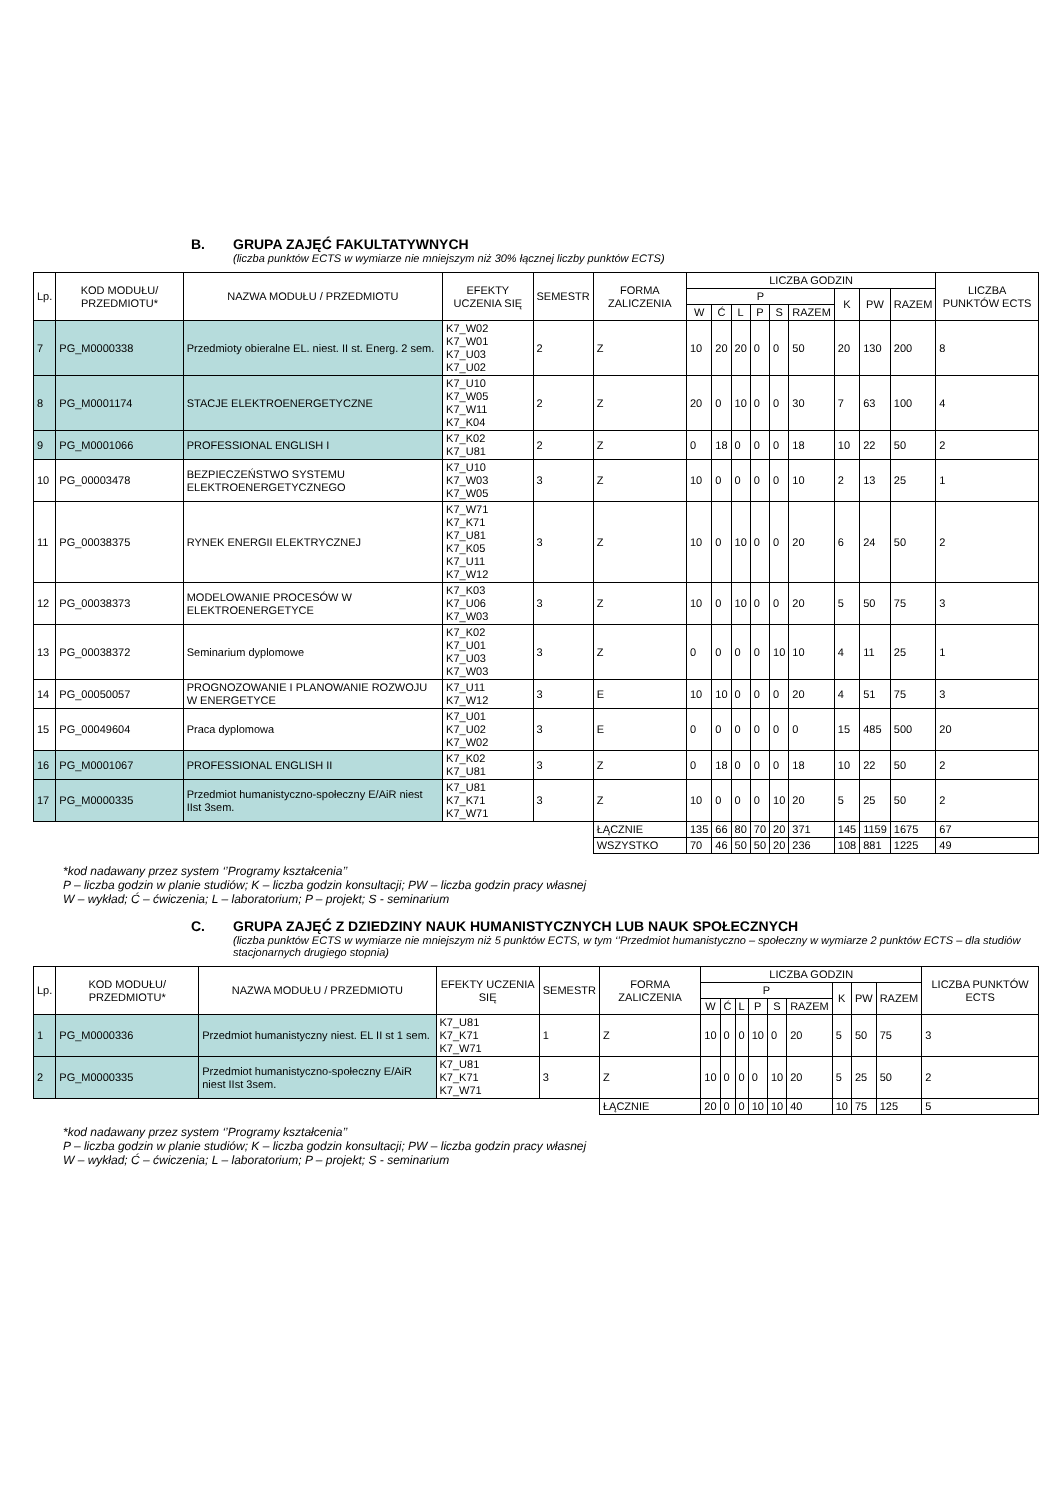B. GRUPA ZAJĘĆ FAKULTATYWNYCH
(liczba punktów ECTS w wymiarze nie mniejszym niż 30% łącznej liczby punktów ECTS)
| Lp. | KOD MODUŁU/ PRZEDMIOTU* | NAZWA MODUŁU / PRZEDMIOTU | EFEKTY UCZENIA SIĘ | SEMESTR | FORMA ZALICZENIA | LICZBA GODZIN | | | | | | | | | LICZBA PUNKTÓW ECTS |
| --- | --- | --- | --- | --- | --- | --- | --- | --- | --- | --- | --- | --- | --- | --- | --- |
| | | | | | | P | | | | | | K | PW | RAZEM | |
| | | | | | | W | Ć | L | P | S | RAZEM | | | | |
| 7 | PG_M0000338 | Przedmioty obieralne EL. niest. II st. Energ. 2 sem. | K7_W02 K7_W01 K7_U03 K7_U02 | 2 | Z | 10 | 20 | 20 | 0 | 0 | 50 | 20 | 130 | 200 | 8 |
| 8 | PG_M0001174 | STACJE ELEKTROENERGETYCZNE | K7_U10 K7_W05 K7_W11 K7_K04 | 2 | Z | 20 | 0 | 10 | 0 | 0 | 30 | 7 | 63 | 100 | 4 |
| 9 | PG_M0001066 | PROFESSIONAL ENGLISH I | K7_K02 K7_U81 | 2 | Z | 0 | 18 | 0 | 0 | 0 | 18 | 10 | 22 | 50 | 2 |
| 10 | PG_00003478 | BEZPIECZEŃSTWO SYSTEMU ELEKTROENERGETYCZNEGO | K7_U10 K7_W03 K7_W05 | 3 | Z | 10 | 0 | 0 | 0 | 0 | 10 | 2 | 13 | 25 | 1 |
| 11 | PG_00038375 | RYNEK ENERGII ELEKTRYCZNEJ | K7_W71 K7_K71 K7_U81 K7_K05 K7_U11 K7_W12 | 3 | Z | 10 | 0 | 10 | 0 | 0 | 20 | 6 | 24 | 50 | 2 |
| 12 | PG_00038373 | MODELOWANIE PROCESÓW W ELEKTROENERGETYCE | K7_K03 K7_U06 K7_W03 | 3 | Z | 10 | 0 | 10 | 0 | 0 | 20 | 5 | 50 | 75 | 3 |
| 13 | PG_00038372 | Seminarium dyplomowe | K7_K02 K7_U01 K7_U03 K7_W03 | 3 | Z | 0 | 0 | 0 | 0 | 10 | 10 | 4 | 11 | 25 | 1 |
| 14 | PG_00050057 | PROGNOZOWANIE I PLANOWANIE ROZWOJU W ENERGETYCE | K7_U11 K7_W12 | 3 | E | 10 | 10 | 0 | 0 | 0 | 20 | 4 | 51 | 75 | 3 |
| 15 | PG_00049604 | Praca dyplomowa | K7_U01 K7_U02 K7_W02 | 3 | E | 0 | 0 | 0 | 0 | 0 | 0 | 15 | 485 | 500 | 20 |
| 16 | PG_M0001067 | PROFESSIONAL ENGLISH II | K7_K02 K7_U81 | 3 | Z | 0 | 18 | 0 | 0 | 0 | 18 | 10 | 22 | 50 | 2 |
| 17 | PG_M0000335 | Przedmiot humanistyczno-społeczny E/AiR niest IIst 3sem. | K7_U81 K7_K71 K7_W71 | 3 | Z | 10 | 0 | 0 | 0 | 10 | 20 | 5 | 25 | 50 | 2 |
| | | | | | ŁĄCZNIE | 135 | 66 | 80 | 70 | 20 | 371 | 145 | 1159 | 1675 | 67 |
| | | | | | WSZYSTKO | 70 | 46 | 50 | 50 | 20 | 236 | 108 | 881 | 1225 | 49 |
*kod nadawany przez system ‘’Programy kształcenia’’
P – liczba godzin w planie studiów; K – liczba godzin konsultacji; PW – liczba godzin pracy własnej
W – wykład; Ć – ćwiczenia; L – laboratorium; P – projekt; S - seminarium
C. GRUPA ZAJĘĆ Z DZIEDZINY NAUK HUMANISTYCZNYCH LUB NAUK SPOŁECZNYCH
(liczba punktów ECTS w wymiarze nie mniejszym niż 5 punktów ECTS, w tym ‘’Przedmiot humanistyczno – społeczny w wymiarze 2 punktów ECTS – dla studiów stacjonarnych drugiego stopnia)
| Lp. | KOD MODUŁU/ PRZEDMIOTU* | NAZWA MODUŁU / PRZEDMIOTU | EFEKTY UCZENIA SIĘ | SEMESTR | FORMA ZALICZENIA | LICZBA GODZIN | | | | | | | | | LICZBA PUNKTÓW ECTS |
| --- | --- | --- | --- | --- | --- | --- | --- | --- | --- | --- | --- | --- | --- | --- | --- |
| | | | | | | P | | | | | | K | PW | RAZEM | |
| | | | | | | W | Ć | L | P | S | RAZEM | | | | |
| 1 | PG_M0000336 | Przedmiot humanistyczny niest. EL II st 1 sem. | K7_U81 K7_K71 K7_W71 | 1 | Z | 10 | 0 | 0 | 10 | 0 | 20 | 5 | 50 | 75 | 3 |
| 2 | PG_M0000335 | Przedmiot humanistyczno-społeczny E/AiR niest IIst 3sem. | K7_U81 K7_K71 K7_W71 | 3 | Z | 10 | 0 | 0 | 0 | 10 | 20 | 5 | 25 | 50 | 2 |
| | | | | | ŁĄCZNIE | 20 | 0 | 0 | 10 | 10 | 40 | 10 | 75 | 125 | 5 |
*kod nadawany przez system ‘’Programy kształcenia’’
P – liczba godzin w planie studiów; K – liczba godzin konsultacji; PW – liczba godzin pracy własnej
W – wykład; Ć – ćwiczenia; L – laboratorium; P – projekt; S - seminarium